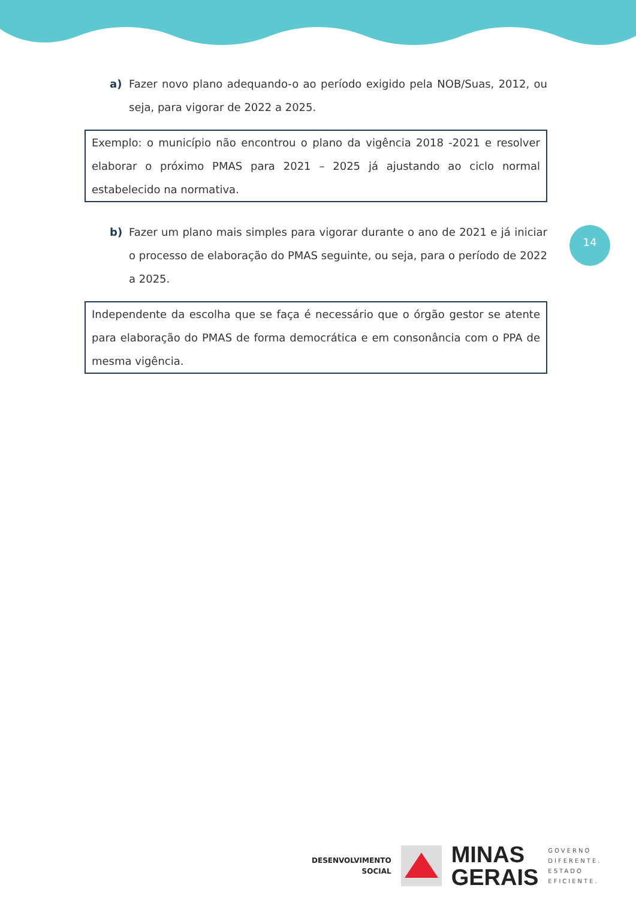a) Fazer novo plano adequando-o ao período exigido pela NOB/Suas, 2012, ou seja, para vigorar de 2022 a 2025.
Exemplo: o município não encontrou o plano da vigência 2018 -2021 e resolver elaborar o próximo PMAS para 2021 – 2025 já ajustando ao ciclo normal estabelecido na normativa.
b) Fazer um plano mais simples para vigorar durante o ano de 2021 e já iniciar o processo de elaboração do PMAS seguinte, ou seja, para o período de 2022 a 2025.
Independente da escolha que se faça é necessário que o órgão gestor se atente para elaboração do PMAS de forma democrática e em consonância com o PPA de mesma vigência.
14
DESENVOLVIMENTO
SOCIAL
MINAS
GERAIS
GOVERNO
DIFERENTE.
ESTADO
EFICIENTE.